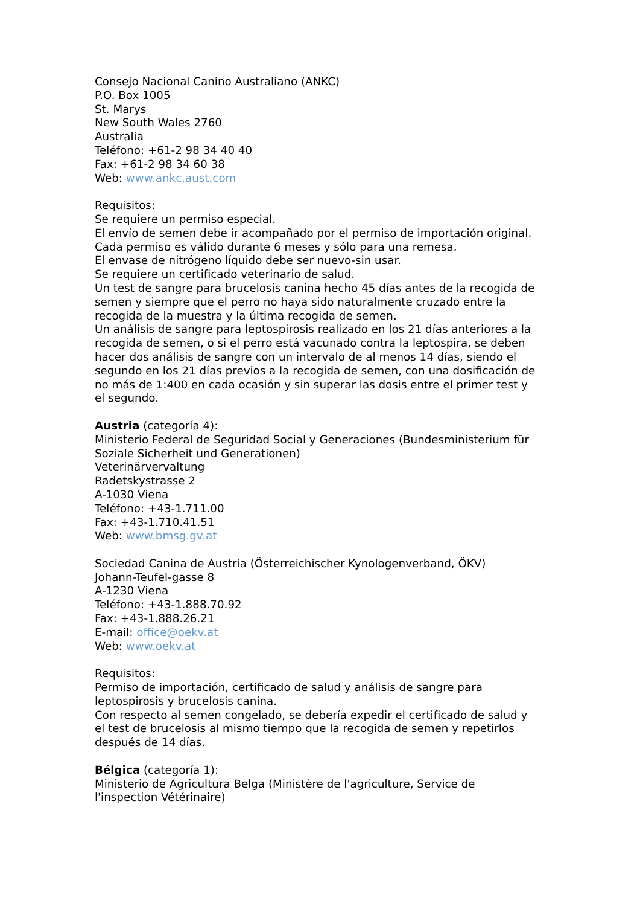Consejo Nacional Canino Australiano (ANKC)
P.O. Box 1005
St. Marys
New South Wales 2760
Australia
Teléfono: +61-2 98 34 40 40
Fax: +61-2 98 34 60 38
Web: www.ankc.aust.com
Requisitos:
Se requiere un permiso especial.
El envío de semen debe ir acompañado por el permiso de importación original.
Cada permiso es válido durante 6 meses y sólo para una remesa.
El envase de nitrógeno líquido debe ser nuevo-sin usar.
Se requiere un certificado veterinario de salud.
Un test de sangre para brucelosis canina hecho 45 días antes de la recogida de semen y siempre que el perro no haya sido naturalmente cruzado entre la recogida de la muestra y la última recogida de semen.
Un análisis de sangre para leptospirosis realizado en los 21 días anteriores a la recogida de semen, o si el perro está vacunado contra la leptospira, se deben hacer dos análisis de sangre con un intervalo de al menos 14 días, siendo el segundo en los 21 días previos a la recogida de semen, con una dosificación de no más de 1:400 en cada ocasión y sin superar las dosis entre el primer test y el segundo.
Austria (categoría 4):
Ministerio Federal de Seguridad Social y Generaciones (Bundesministerium für Soziale Sicherheit und Generationen)
Veterinärvervaltung
Radetskystrasse 2
A-1030 Viena
Teléfono: +43-1.711.00
Fax: +43-1.710.41.51
Web: www.bmsg.gv.at
Sociedad Canina de Austria (Österreichischer Kynologenverband, ÖKV)
Johann-Teufel-gasse 8
A-1230 Viena
Teléfono: +43-1.888.70.92
Fax: +43-1.888.26.21
E-mail: office@oekv.at
Web: www.oekv.at
Requisitos:
Permiso de importación, certificado de salud y análisis de sangre para leptospirosis y brucelosis canina.
Con respecto al semen congelado, se debería expedir el certificado de salud y el test de brucelosis al mismo tiempo que la recogida de semen y repetirlos después de 14 días.
Bélgica (categoría 1):
Ministerio de Agricultura Belga (Ministère de l'agriculture, Service de l'inspection Vétérinaire)